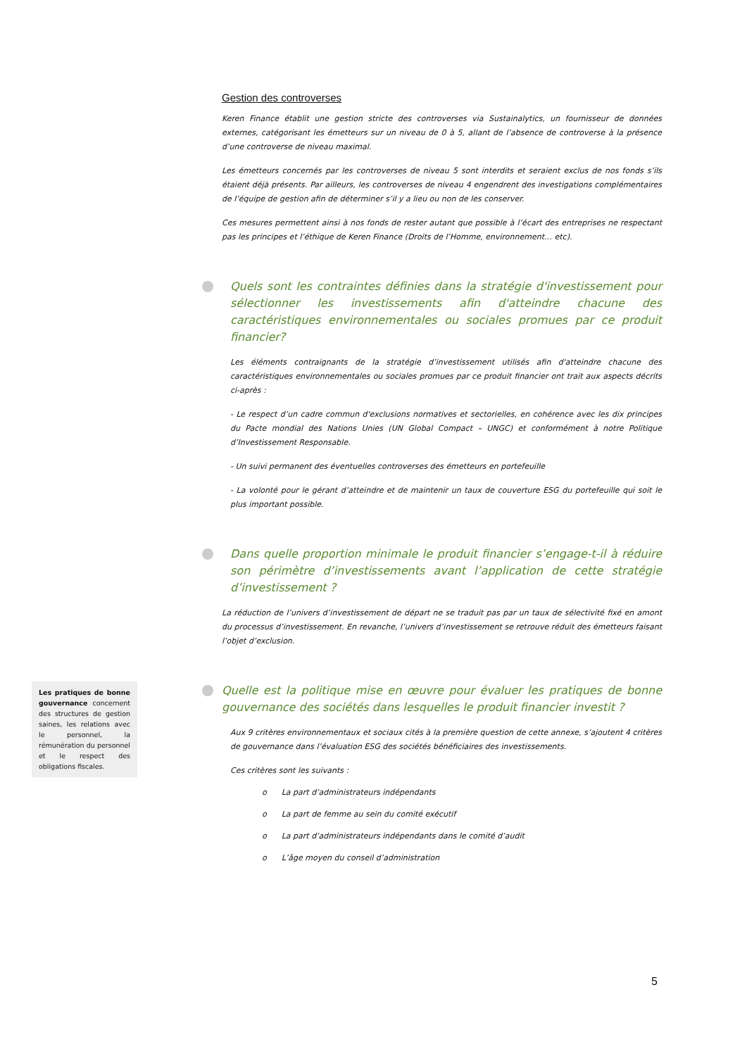Gestion des controverses
Keren Finance établit une gestion stricte des controverses via Sustainalytics, un fournisseur de données externes, catégorisant les émetteurs sur un niveau de 0 à 5, allant de l’absence de controverse à la présence d’une controverse de niveau maximal.
Les émetteurs concernés par les controverses de niveau 5 sont interdits et seraient exclus de nos fonds s’ils étaient déjà présents. Par ailleurs, les controverses de niveau 4 engendrent des investigations complémentaires de l’équipe de gestion afin de déterminer s’il y a lieu ou non de les conserver.
Ces mesures permettent ainsi à nos fonds de rester autant que possible à l’écart des entreprises ne respectant pas les principes et l’éthique de Keren Finance (Droits de l’Homme, environnement… etc).
Quels sont les contraintes définies dans la stratégie d'investissement pour sélectionner les investissements afin d'atteindre chacune des caractéristiques environnementales ou sociales promues par ce produit financier?
Les éléments contraignants de la stratégie d’investissement utilisés afin d'atteindre chacune des caractéristiques environnementales ou sociales promues par ce produit financier ont trait aux aspects décrits ci-après :
- Le respect d’un cadre commun d'exclusions normatives et sectorielles, en cohérence avec les dix principes du Pacte mondial des Nations Unies (UN Global Compact – UNGC) et conformément à notre Politique d’Investissement Responsable.
- Un suivi permanent des éventuelles controverses des émetteurs en portefeuille
- La volonté pour le gérant d’atteindre et de maintenir un taux de couverture ESG du portefeuille qui soit le plus important possible.
Dans quelle proportion minimale le produit financier s’engage-t-il à réduire son périmètre d’investissements avant l’application de cette stratégie d’investissement ?
La réduction de l’univers d’investissement de départ ne se traduit pas par un taux de sélectivité fixé en amont du processus d’investissement. En revanche, l’univers d’investissement se retrouve réduit des émetteurs faisant l’objet d’exclusion.
Quelle est la politique mise en œuvre pour évaluer les pratiques de bonne gouvernance des sociétés dans lesquelles le produit financier investit ?
Aux 9 critères environnementaux et sociaux cités à la première question de cette annexe, s’ajoutent 4 critères de gouvernance dans l’évaluation ESG des sociétés bénéficiaires des investissements.
Ces critères sont les suivants :
o La part d’administrateurs indépendants
o La part de femme au sein du comité exécutif
o La part d’administrateurs indépendants dans le comité d’audit
o L’âge moyen du conseil d’administration
Les pratiques de bonne gouvernance concernent des structures de gestion saines, les relations avec le personnel, la rémunération du personnel et le respect des obligations fiscales.
5